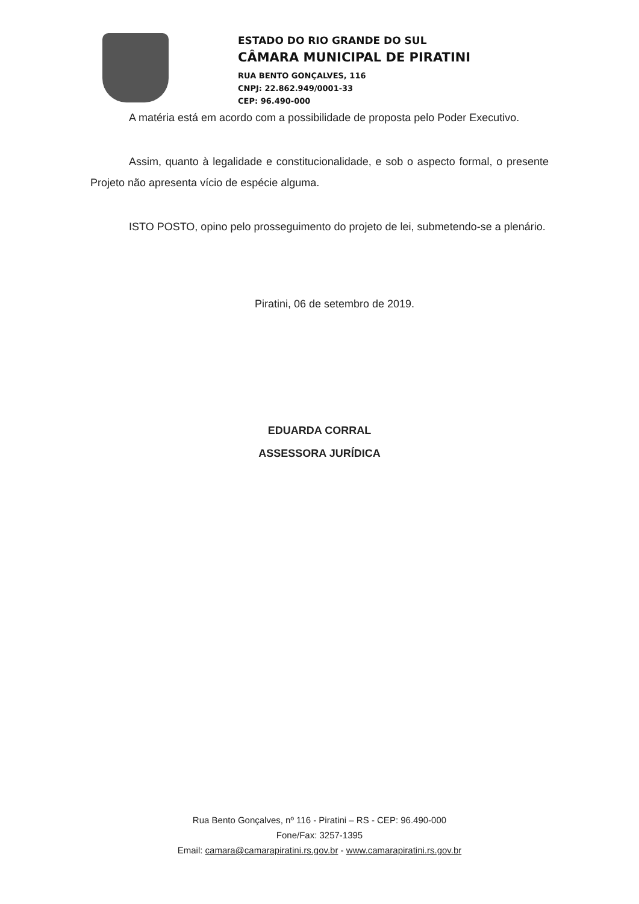ESTADO DO RIO GRANDE DO SUL
CÂMARA MUNICIPAL DE PIRATINI
RUA BENTO GONÇALVES, 116
CNPJ: 22.862.949/0001-33
CEP: 96.490-000
A matéria está em acordo com a possibilidade de proposta pelo Poder Executivo.
Assim, quanto à legalidade e constitucionalidade, e sob o aspecto formal, o presente Projeto não apresenta vício de espécie alguma.
ISTO POSTO, opino pelo prosseguimento do projeto de lei, submetendo-se a plenário.
Piratini, 06 de setembro de 2019.
EDUARDA CORRAL
ASSESSORA JURÍDICA
Rua Bento Gonçalves, nº 116 - Piratini – RS - CEP: 96.490-000
Fone/Fax: 3257-1395
Email: camara@camarapiratini.rs.gov.br - www.camarapiratini.rs.gov.br